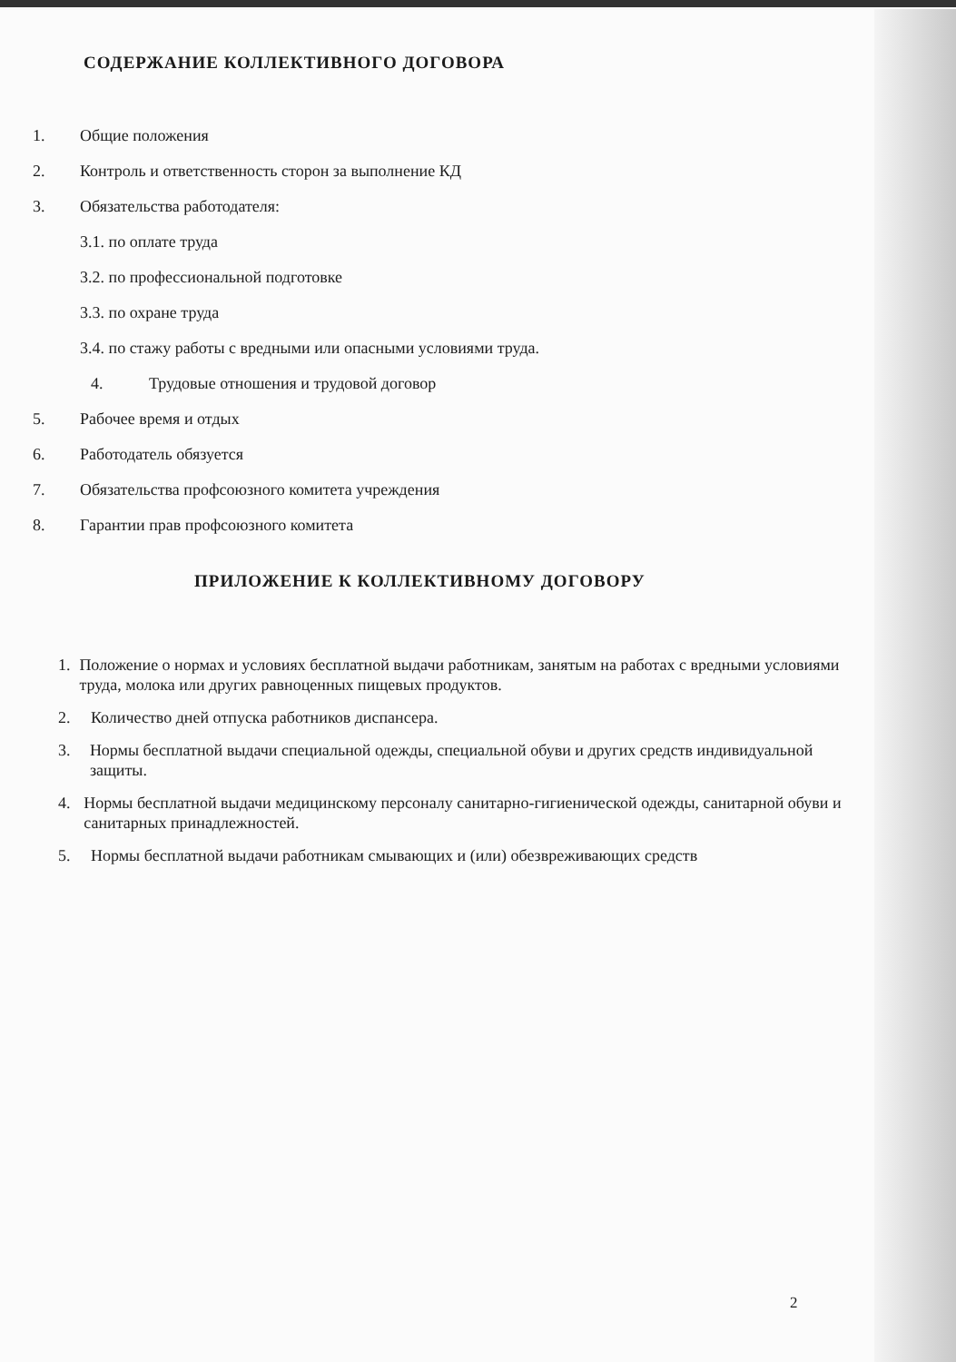СОДЕРЖАНИЕ КОЛЛЕКТИВНОГО ДОГОВОРА
1. Общие положения
2. Контроль и ответственность сторон за выполнение КД
3. Обязательства работодателя:
3.1. по оплате труда
3.2. по профессиональной подготовке
3.3. по охране труда
3.4. по стажу работы с вредными или опасными условиями труда.
4. Трудовые отношения и трудовой договор
5. Рабочее время и отдых
6. Работодатель обязуется
7. Обязательства профсоюзного комитета учреждения
8. Гарантии прав профсоюзного комитета
ПРИЛОЖЕНИЕ К КОЛЛЕКТИВНОМУ ДОГОВОРУ
1. Положение о нормах и условиях бесплатной выдачи работникам, занятым на работах с вредными условиями труда, молока или других равноценных пищевых продуктов.
2. Количество дней отпуска работников диспансера.
3. Нормы бесплатной выдачи специальной одежды, специальной обуви и других средств индивидуальной защиты.
4. Нормы бесплатной выдачи медицинскому персоналу санитарно-гигиенической одежды, санитарной обуви и санитарных принадлежностей.
5. Нормы бесплатной выдачи работникам смывающих и (или) обезвреживающих средств
2